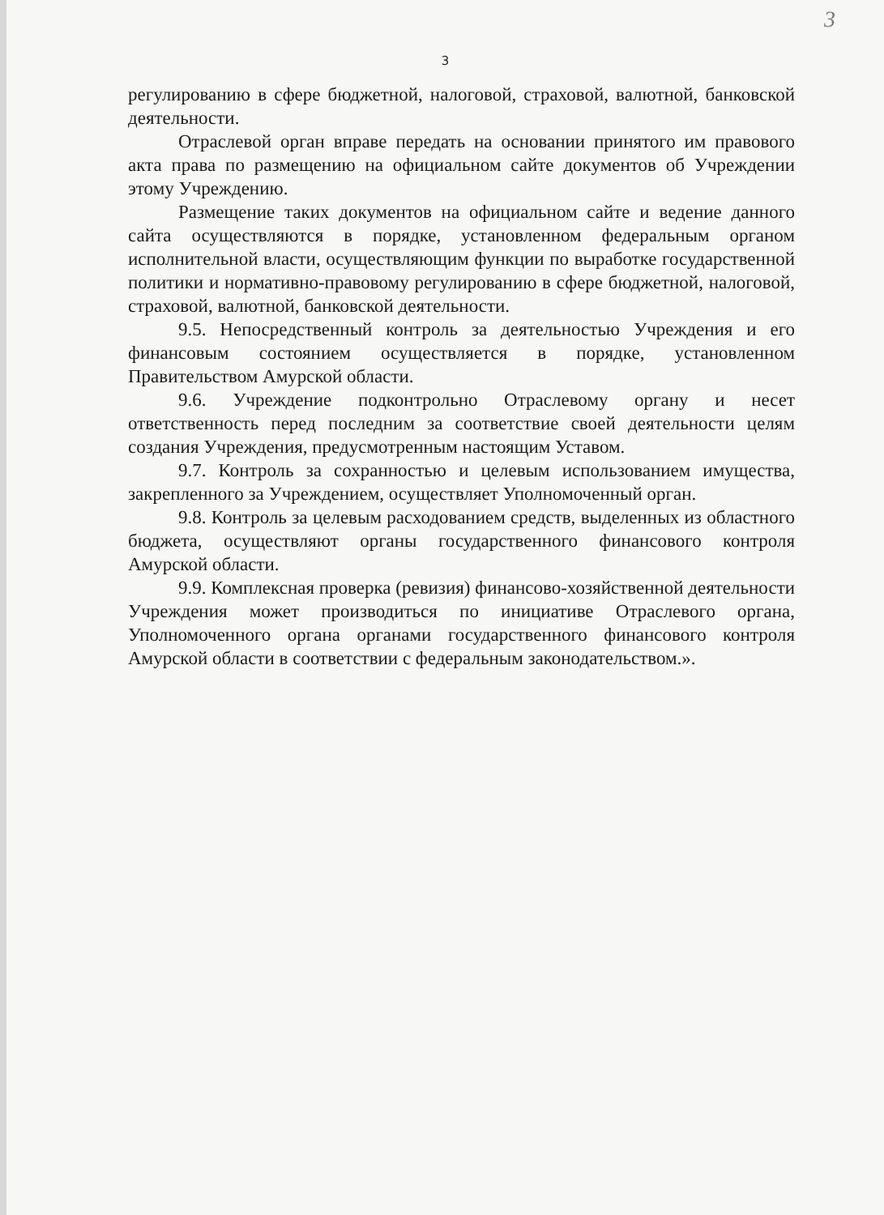3
3
регулированию в сфере бюджетной, налоговой, страховой, валютной, банковской деятельности.
Отраслевой орган вправе передать на основании принятого им правового акта права по размещению на официальном сайте документов об Учреждении этому Учреждению.
Размещение таких документов на официальном сайте и ведение данного сайта осуществляются в порядке, установленном федеральным органом исполнительной власти, осуществляющим функции по выработке государственной политики и нормативно-правовому регулированию в сфере бюджетной, налоговой, страховой, валютной, банковской деятельности.
9.5. Непосредственный контроль за деятельностью Учреждения и его финансовым состоянием осуществляется в порядке, установленном Правительством Амурской области.
9.6. Учреждение подконтрольно Отраслевому органу и несет ответственность перед последним за соответствие своей деятельности целям создания Учреждения, предусмотренным настоящим Уставом.
9.7. Контроль за сохранностью и целевым использованием имущества, закрепленного за Учреждением, осуществляет Уполномоченный орган.
9.8. Контроль за целевым расходованием средств, выделенных из областного бюджета, осуществляют органы государственного финансового контроля Амурской области.
9.9. Комплексная проверка (ревизия) финансово-хозяйственной деятельности Учреждения может производиться по инициативе Отраслевого органа, Уполномоченного органа органами государственного финансового контроля Амурской области в соответствии с федеральным законодательством.».